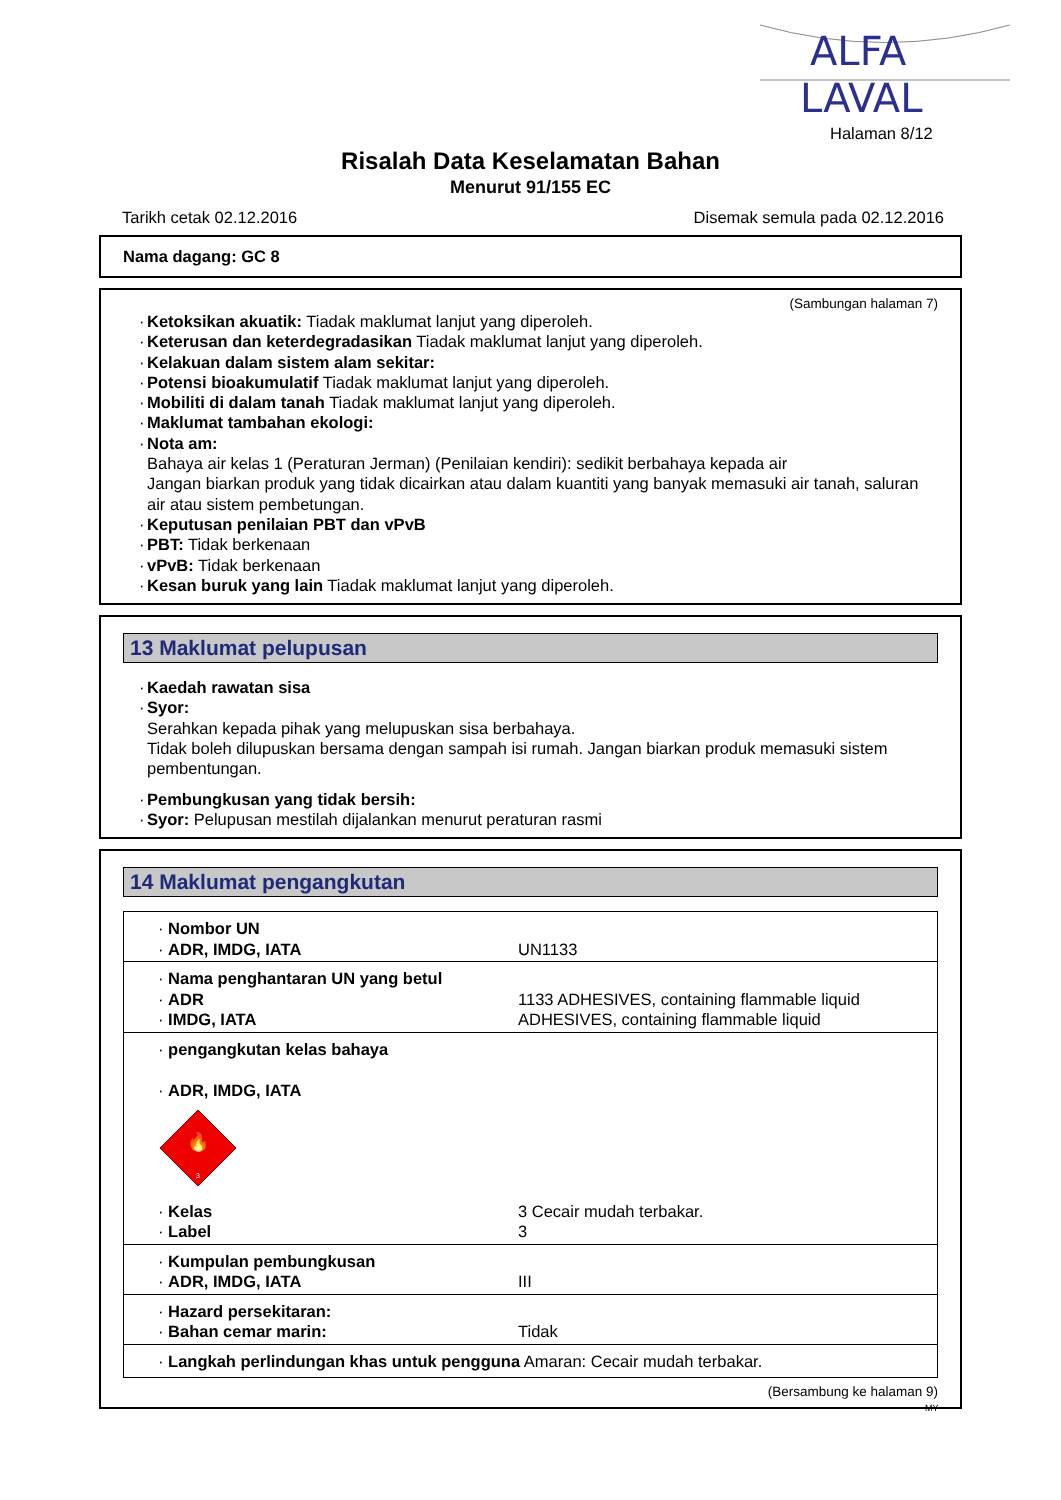ALFA
LAVAL
Halaman 8/12
Risalah Data Keselamatan Bahan
Menurut 91/155 EC
Tarikh cetak 02.12.2016 Disemak semula pada 02.12.2016
Nama dagang: GC 8
(Sambungan halaman 7)
· Ketoksikan akuatik: Tiadak maklumat lanjut yang diperoleh.
· Keterusan dan keterdegradasikan Tiadak maklumat lanjut yang diperoleh.
· Kelakuan dalam sistem alam sekitar:
· Potensi bioakumulatif Tiadak maklumat lanjut yang diperoleh.
· Mobiliti di dalam tanah Tiadak maklumat lanjut yang diperoleh.
· Maklumat tambahan ekologi:
· Nota am:
Bahaya air kelas 1 (Peraturan Jerman) (Penilaian kendiri): sedikit berbahaya kepada air
Jangan biarkan produk yang tidak dicairkan atau dalam kuantiti yang banyak memasuki air tanah, saluran air atau sistem pembetungan.
· Keputusan penilaian PBT dan vPvB
· PBT: Tidak berkenaan
· vPvB: Tidak berkenaan
· Kesan buruk yang lain Tiadak maklumat lanjut yang diperoleh.
13 Maklumat pelupusan
· Kaedah rawatan sisa
· Syor:
Serahkan kepada pihak yang melupuskan sisa berbahaya.
Tidak boleh dilupuskan bersama dengan sampah isi rumah. Jangan biarkan produk memasuki sistem pembentungan.
· Pembungkusan yang tidak bersih:
· Syor: Pelupusan mestilah dijalankan menurut peraturan rasmi
14 Maklumat pengangkutan
| · Nombor UN · ADR, IMDG, IATA | UN1133 |
| · Nama penghantaran UN yang betul · ADR · IMDG, IATA | 1133 ADHESIVES, containing flammable liquid ADHESIVES, containing flammable liquid |
| · pengangkutan kelas bahaya · ADR, IMDG, IATA 🔥 3 · Kelas · Label | 3 Cecair mudah terbakar. 3 |
| · Kumpulan pembungkusan · ADR, IMDG, IATA | III |
| · Hazard persekitaran: · Bahan cemar marin: | Tidak |
| · Langkah perlindungan khas untuk pengguna Amaran: Cecair mudah terbakar. | |
(Bersambung ke halaman 9)
MY